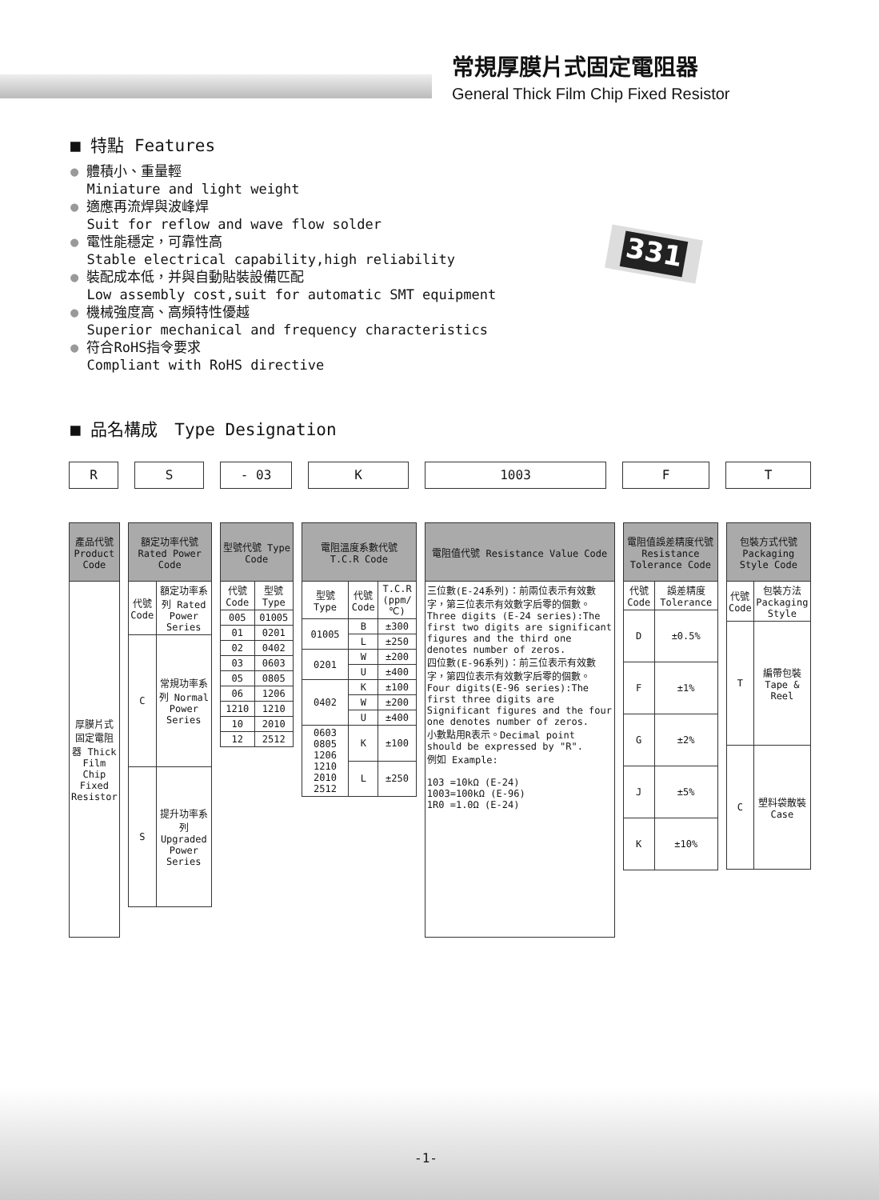常規厚膜片式固定電阻器
General Thick Film Chip Fixed Resistor
■ 特點 Features
● 體積小、重量輕
Miniature and light weight
● 適應再流焊與波峰焊
Suit for reflow and wave flow solder
● 電性能穩定，可靠性高
Stable electrical capability,high reliability
● 裝配成本低，并與自動貼裝設備匹配
Low assembly cost,suit for automatic SMT equipment
● 機械強度高、高頻特性優越
Superior mechanical and frequency characteristics
● 符合RoHS指令要求
Compliant with RoHS directive
331
■ 品名構成　Type Designation
R S - 03 K 1003 F T
| 產品代號 Product Code |
| --- |
| 厚膜片式固定電阻器 Thick Film Chip Fixed Resistor |
| 額定功率代號 Rated Power Code | |
| --- | --- |
| 代號 Code | 額定功率系列 Rated Power Series |
| C | 常規功率系列 Normal Power Series |
| S | 提升功率系列 Upgraded Power Series |
| 型號代號 Type Code | |
| --- | --- |
| 代號 Code | 型號 Type |
| 005 | 01005 |
| 01 | 0201 |
| 02 | 0402 |
| 03 | 0603 |
| 05 | 0805 |
| 06 | 1206 |
| 1210 | 1210 |
| 10 | 2010 |
| 12 | 2512 |
| 電阻溫度系數代號 T.C.R Code | | |
| --- | --- | --- |
| 型號 Type | 代號 Code | T.C.R (ppm/℃) |
| 01005 | B | ±300 |
| | L | ±250 |
| 0201 | W | ±200 |
| | U | ±400 |
| 0402 | K | ±100 |
| | W | ±200 |
| | U | ±400 |
| 0603 0805 1206 1210 2010 2512 | K | ±100 |
| | L | ±250 |
| 電阻值代號 Resistance Value Code |
| --- |
| 三位數(E-24系列)：前兩位表示有效數字，第三位表示有效數字后零的個數。Three digits (E-24 series):The first two digits are significant figures and the third one denotes number of zeros. 四位數(E-96系列)：前三位表示有效數字，第四位表示有效數字后零的個數。Four digits(E-96 series):The first three digits are Significant figures and the four one denotes number of zeros. 小數點用R表示。Decimal point should be expressed by "R". 例如 Example: 103 =10kΩ (E-24) 1003=100kΩ (E-96) 1R0 =1.0Ω (E-24) |
| 電阻值誤差精度代號 Resistance Tolerance Code | |
| --- | --- |
| 代號 Code | 誤差精度 Tolerance |
| D | ±0.5% |
| F | ±1% |
| G | ±2% |
| J | ±5% |
| K | ±10% |
| 包裝方式代號 Packaging Style Code | |
| --- | --- |
| 代號 Code | 包裝方法 Packaging Style |
| T | 編帶包裝 Tape & Reel |
| C | 塑料袋散裝 Case |
-1-